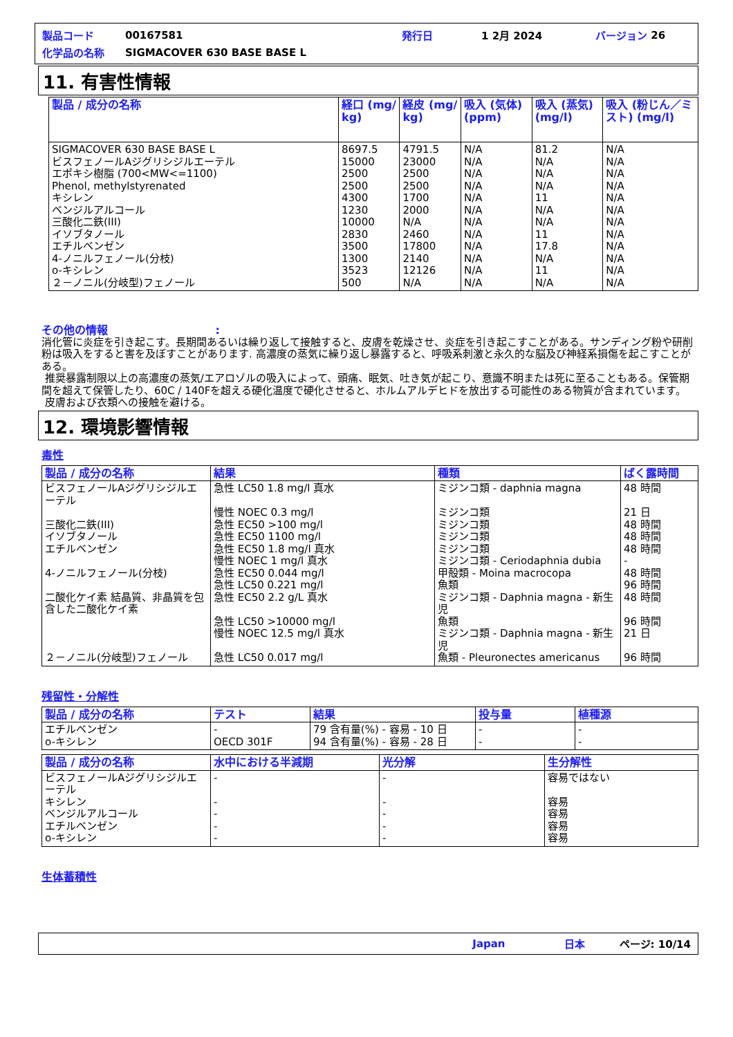製品コード 00167581 発行日 1 2月 2024 バージョン 26
化学品の名称 SIGMACOVER 630 BASE BASE L
11. 有害性情報
| 製品 / 成分の名称 | 経口 (mg/ kg) | 経皮 (mg/ kg) | 吸入 (気体) (ppm) | 吸入 (蒸気) (mg/l) | 吸入 (粉じん／ミスト) (mg/l) |
| --- | --- | --- | --- | --- | --- |
| SIGMACOVER 630 BASE BASE L ビスフェノールAジグリシジルエーテル エポキシ樹脂 (700<MW<=1100) Phenol, methylstyrenated キシレン ベンジルアルコール 三酸化二鉄(III) イソブタノール エチルベンゼン 4-ノニルフェノール(分枝) o-キシレン ２－ノニル(分岐型)フェノール | 8697.5 15000 2500 2500 4300 1230 10000 2830 3500 1300 3523 500 | 4791.5 23000 2500 2500 1700 2000 N/A 2460 17800 2140 12126 N/A | N/A N/A N/A N/A N/A N/A N/A N/A N/A N/A N/A N/A | 81.2 N/A N/A N/A 11 N/A N/A 11 17.8 N/A 11 N/A | N/A N/A N/A N/A N/A N/A N/A N/A N/A N/A N/A N/A |
その他の情報 :
消化管に炎症を引き起こす。長期間あるいは繰り返して接触すると、皮膚を乾燥させ、炎症を引き起こすことがある。サンディング粉や研削粉は吸入をすると害を及ぼすことがあります. 高濃度の蒸気に繰り返し暴露すると、呼吸系刺激と永久的な脳及び神経系損傷を起こすことがある。
推奨暴露制限以上の高濃度の蒸気/エアロゾルの吸入によって、頭痛、眠気、吐き気が起こり、意識不明または死に至ることもある。保管期間を超えて保管したり、60C / 140Fを超える硬化温度で硬化させると、ホルムアルデヒドを放出する可能性のある物質が含まれています。
皮膚および衣類への接触を避ける。
12. 環境影響情報
毒性
| 製品 / 成分の名称 | 結果 | 種類 | ばく露時間 |
| --- | --- | --- | --- |
| ビスフェノールAジグリシジルエーテル 三酸化二鉄(III) イソブタノール エチルベンゼン 4-ノニルフェノール(分枝) 二酸化ケイ素 結晶質、非晶質を包含した二酸化ケイ素 ２－ノニル(分岐型)フェノール | 急性 LC50 1.8 mg/l 真水 慢性 NOEC 0.3 mg/l 急性 EC50 >100 mg/l 急性 EC50 1100 mg/l 急性 EC50 1.8 mg/l 真水 慢性 NOEC 1 mg/l 真水 急性 EC50 0.044 mg/l 急性 LC50 0.221 mg/l 急性 EC50 2.2 g/L 真水 急性 LC50 >10000 mg/l 慢性 NOEC 12.5 mg/l 真水 急性 LC50 0.017 mg/l | ミジンコ類 - daphnia magna ミジンコ類 ミジンコ類 ミジンコ類 ミジンコ類 ミジンコ類 - Ceriodaphnia dubia 甲殻類 - Moina macrocopa 魚類 ミジンコ類 - Daphnia magna - 新生児 魚類 ミジンコ類 - Daphnia magna - 新生児 魚類 - Pleuronectes americanus | 48 時間 21 日 48 時間 48 時間 48 時間 - 48 時間 96 時間 48 時間 96 時間 21 日 96 時間 |
残留性・分解性
| 製品 / 成分の名称 | テスト | 結果 | 投与量 | 植種源 |
| --- | --- | --- | --- | --- |
| エチルベンゼン o-キシレン | - OECD 301F | 79 含有量(%) - 容易 - 10 日 94 含有量(%) - 容易 - 28 日 | - - | - - |
| 製品 / 成分の名称 | 水中における半減期 | 光分解 | 生分解性 |
| --- | --- | --- | --- |
| ビスフェノールAジグリシジルエーテル キシレン ベンジルアルコール エチルベンゼン o-キシレン | - - - - - | - - - - - | 容易ではない 容易 容易 容易 容易 |
生体蓄積性
Japan 日本 ページ: 10/14